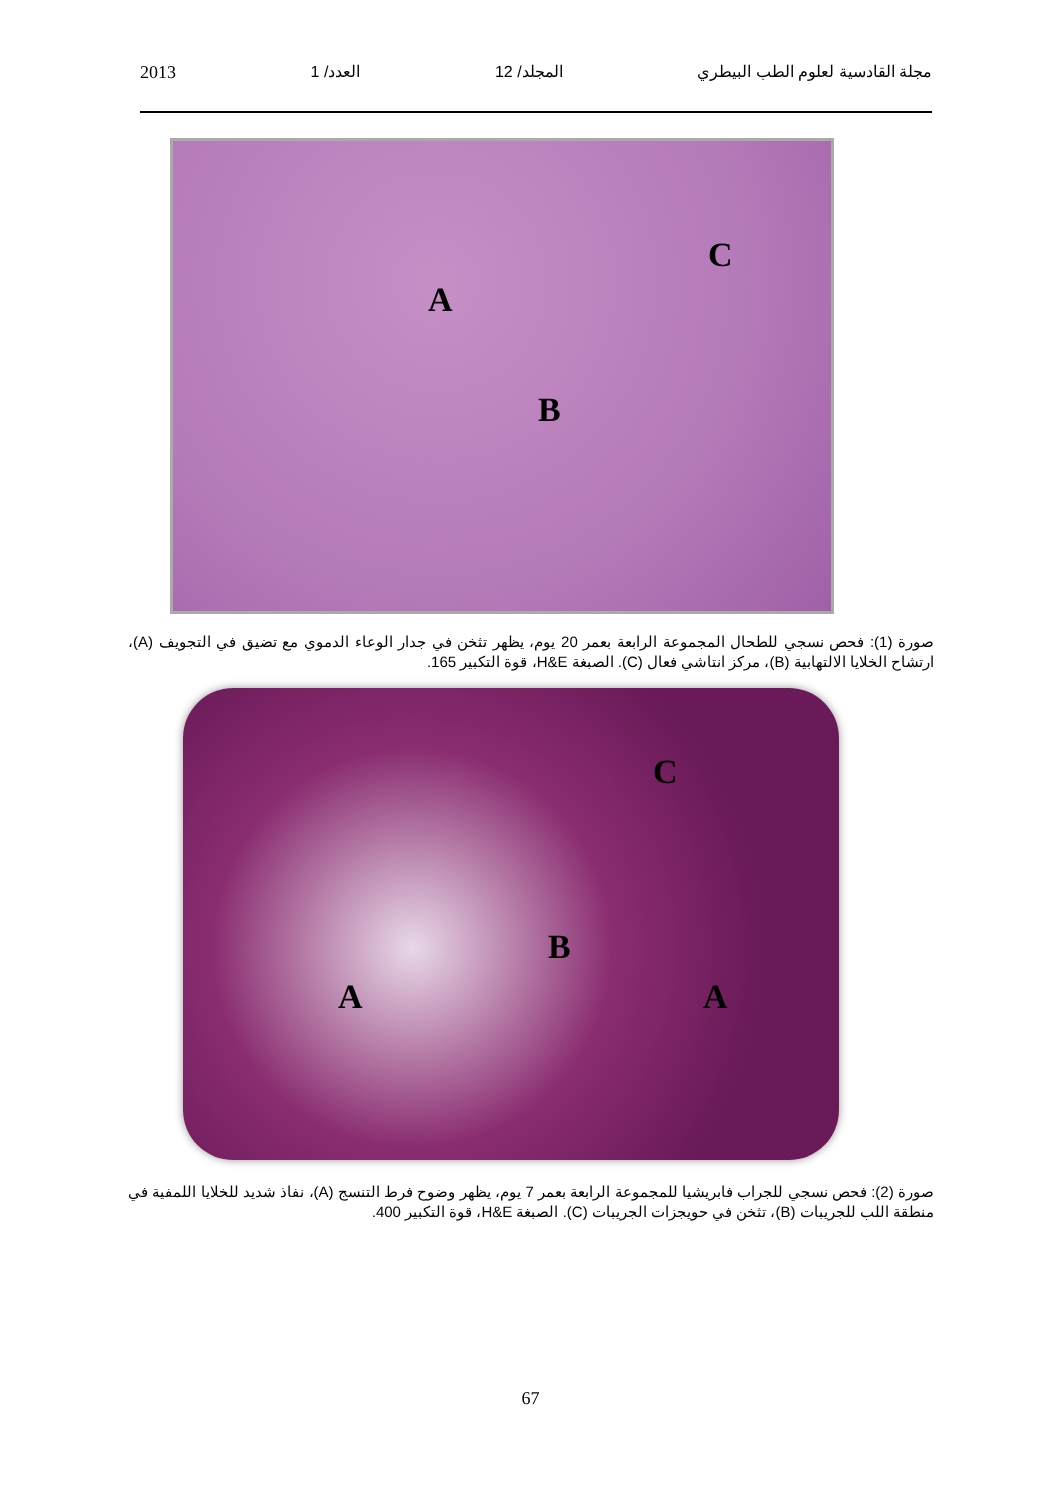مجلة القادسية لعلوم الطب البيطري المجلد/ 12 العدد/ 1 2013
A
B
C
صورة (1): فحص نسجي للطحال المجموعة الرابعة بعمر 20 يوم، يظهر تثخن في جدار الوعاء الدموي مع تضيق في التجويف (A)، ارتشاح الخلايا الالتهابية (B)، مركز انتاشي فعال (C). الصبغة H&E، قوة التكبير 165.
A
B
A
C
صورة (2): فحص نسجي للجراب فابريشيا للمجموعة الرابعة بعمر 7 يوم، يظهر وضوح فرط التنسج (A)، نفاذ شديد للخلايا اللمفية في منطقة اللب للجريبات (B)، تثخن في حويجزات الجريبات (C). الصبغة H&E، قوة التكبير 400.
67